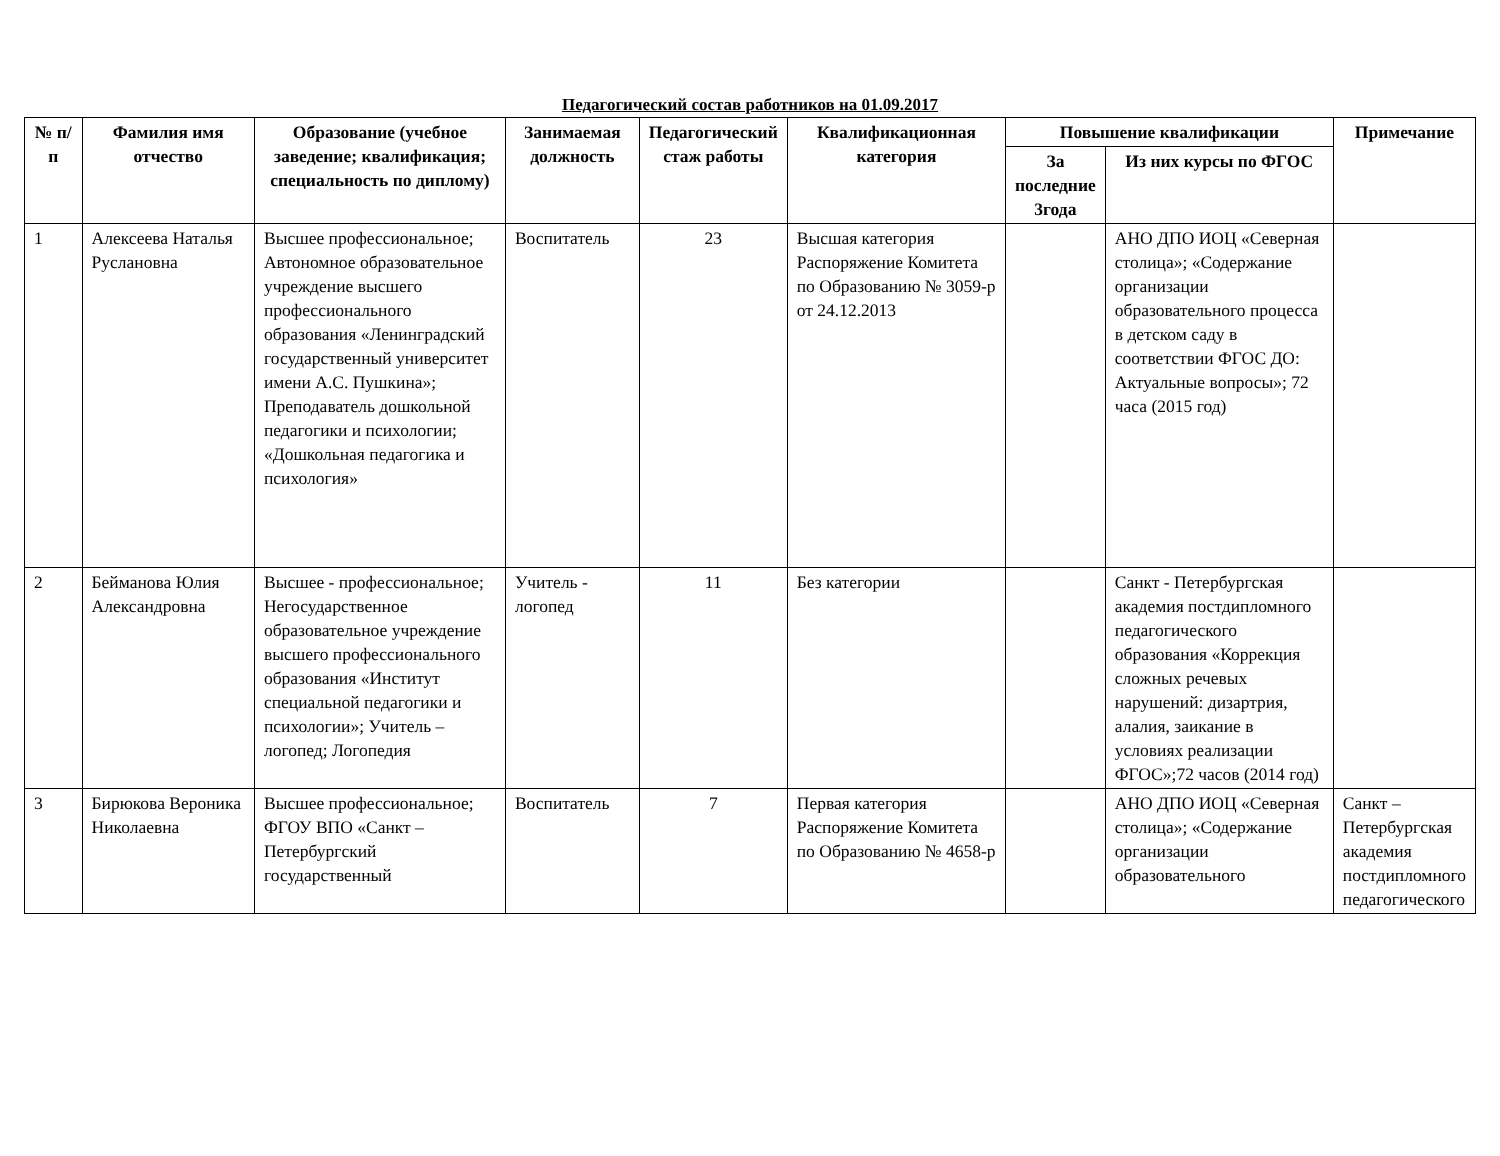Педагогический состав работников на 01.09.2017
| № п/п | Фамилия имя отчество | Образование (учебное заведение; квалификация; специальность по диплому) | Занимаемая должность | Педагогический стаж работы | Квалификационная категория | Повышение квалификации | | Примечание |
| --- | --- | --- | --- | --- | --- | --- | --- | --- |
| | | | | | | За последние 3года | Из них курсы по ФГОС | |
| 1 | Алексеева Наталья Руслановна | Высшее профессиональное; Автономное образовательное учреждение высшего профессионального образования «Ленинградский государственный университет имени А.С. Пушкина»; Преподаватель дошкольной педагогики и психологии; «Дошкольная педагогика и психология» | Воспитатель | 23 | Высшая категория Распоряжение Комитета по Образованию № 3059-р от 24.12.2013 | | АНО ДПО ИОЦ «Северная столица»; «Содержание организации образовательного процесса в детском саду в соответствии ФГОС ДО: Актуальные вопросы»; 72 часа (2015 год) | |
| 2 | Бейманова Юлия Александровна | Высшее - профессиональное; Негосударственное образовательное учреждение высшего профессионального образования «Институт специальной педагогики и психологии»; Учитель – логопед; Логопедия | Учитель - логопед | 11 | Без категории | | Санкт - Петербургская академия постдипломного педагогического образования «Коррекция сложных речевых нарушений: дизартрия, алалия, заикание в условиях реализации ФГОС»;72 часов (2014 год) | |
| 3 | Бирюкова Вероника Николаевна | Высшее профессиональное; ФГОУ ВПО «Санкт – Петербургский государственный | Воспитатель | 7 | Первая категория Распоряжение Комитета по Образованию № 4658-р | | АНО ДПО ИОЦ «Северная столица»; «Содержание организации образовательного | Санкт – Петербургская академия постдипломного педагогического |